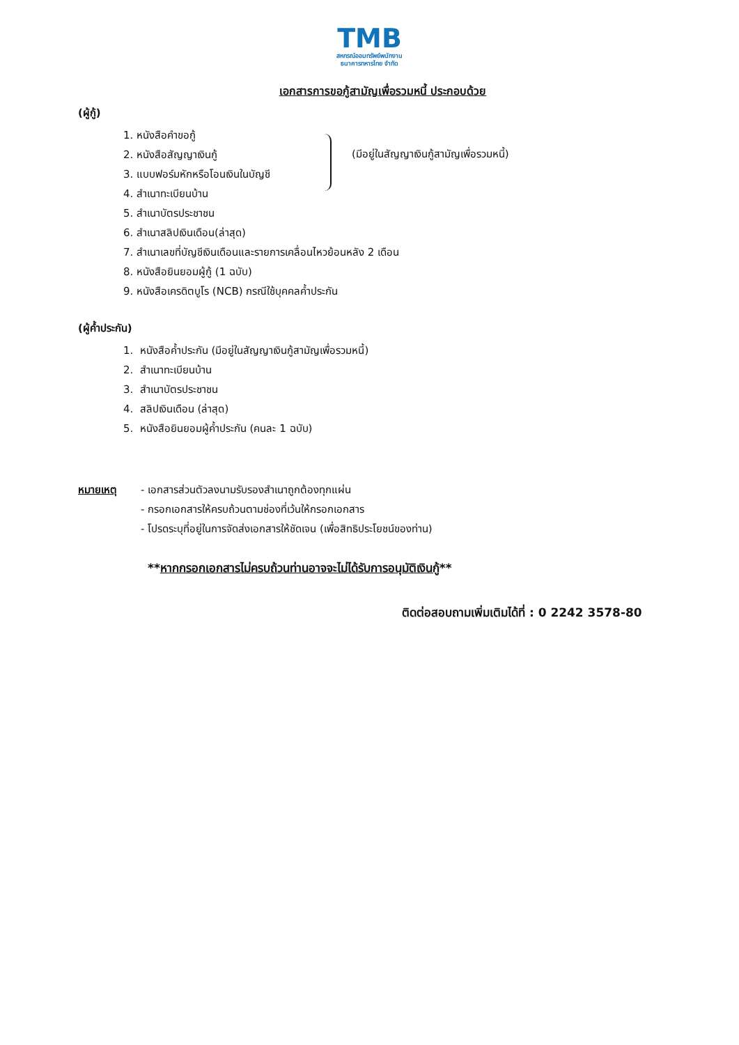TMB
สหกรณ์ออมทรัพย์พนักงาน
ธนาคารทหารไทย จำกัด
เอกสารการขอกู้สามัญเพื่อรวมหนี้ ประกอบด้วย
(ผู้กู้)
(มีอยู่ในสัญญาเงินกู้สามัญเพื่อรวมหนี้)
1. หนังสือคำขอกู้
2. หนังสือสัญญาเงินกู้
3. แบบฟอร์มหักหรือโอนเงินในบัญชี
4. สำเนาทะเบียนบ้าน
5. สำเนาบัตรประชาชน
6. สำเนาสลิปเงินเดือน(ล่าสุด)
7. สำเนาเลขที่บัญชีเงินเดือนและรายการเคลื่อนไหวย้อนหลัง 2 เดือน
8. หนังสือยินยอมผู้กู้ (1 ฉบับ)
9. หนังสือเครดิตบูโร (NCB) กรณีใช้บุคคลค้ำประกัน
(ผู้ค้ำประกัน)
1. หนังสือค้ำประกัน (มีอยู่ในสัญญาเงินกู้สามัญเพื่อรวมหนี้)
2. สำเนาทะเบียนบ้าน
3. สำเนาบัตรประชาชน
4. สลิปเงินเดือน (ล่าสุด)
5. หนังสือยินยอมผู้ค้ำประกัน (คนละ 1 ฉบับ)
หมายเหตุ - เอกสารส่วนตัวลงนามรับรองสำเนาถูกต้องทุกแผ่น
- กรอกเอกสารให้ครบถ้วนตามช่องที่เว้นให้กรอกเอกสาร
- โปรดระบุที่อยู่ในการจัดส่งเอกสารให้ชัดเจน (เพื่อสิทธิประโยชน์ของท่าน)
**หากกรอกเอกสารไม่ครบถ้วนท่านอาจจะไม่ได้รับการอนุมัติเงินกู้**
ติดต่อสอบถามเพิ่มเติมได้ที่ : 0 2242 3578-80